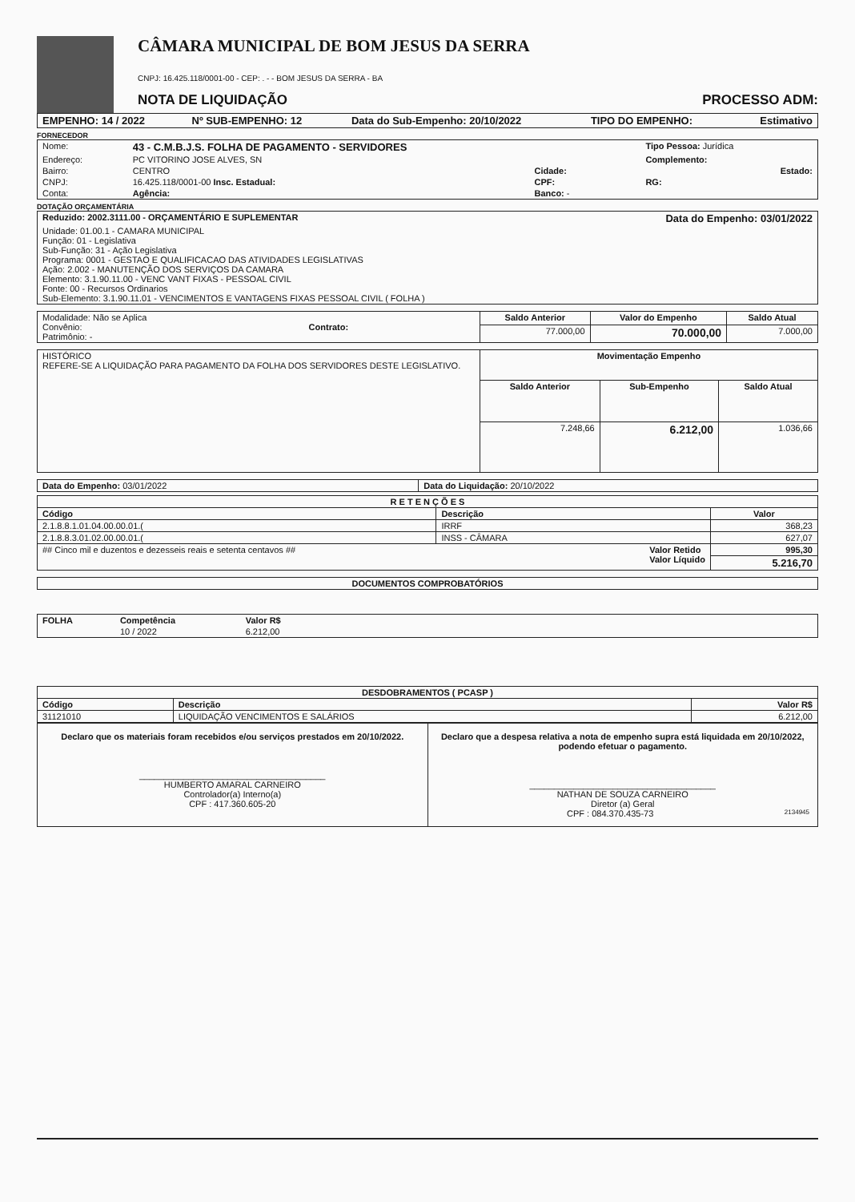CÂMARA MUNICIPAL DE BOM JESUS DA SERRA
CNPJ: 16.425.118/0001-00 - CEP: . - - BOM JESUS DA SERRA - BA
NOTA DE LIQUIDAÇÃO PROCESSO ADM:
| EMPENHO: 14 / 2022 | Nº SUB-EMPENHO: 12 | Data do Sub-Empenho: 20/10/2022 | TIPO DO EMPENHO: | Estimativo |
FORNECEDOR
| Nome: | 43 - C.M.B.J.S. FOLHA DE PAGAMENTO - SERVIDORES | | | Tipo Pessoa: Jurídica |
| Endereço: | PC VITORINO JOSE ALVES, SN | | | Complemento: |
| Bairro: | CENTRO | | Cidade: | Estado: |
| CNPJ: | 16.425.118/0001-00 Insc. Estadual: | | CPF: | RG: |
| Conta: | Agência: | | Banco: - | |
DOTAÇÃO ORÇAMENTÁRIA
| Reduzido: 2002.3111.00 - ORÇAMENTÁRIO E SUPLEMENTAR | Data do Empenho: 03/01/2022 |
| Unidade: 01.00.1 - CAMARA MUNICIPAL Função: 01 - Legislativa Sub-Função: 31 - Ação Legislativa Programa: 0001 - GESTAO E QUALIFICACAO DAS ATIVIDADES LEGISLATIVAS Ação: 2.002 - MANUTENÇÃO DOS SERVIÇOS DA CAMARA Elemento: 3.1.90.11.00 - VENC VANT FIXAS - PESSOAL CIVIL Fonte: 00 - Recursos Ordinarios Sub-Elemento: 3.1.90.11.01 - VENCIMENTOS E VANTAGENS FIXAS PESSOAL CIVIL ( FOLHA ) | |
| Modalidade: Não se Aplica Convênio: Contrato: Patrimônio: - | Saldo Anterior | Valor do Empenho | Saldo Atual |
| | 77.000,00 | 70.000,00 | 7.000,00 |
| HISTÓRICO REFERE-SE A LIQUIDAÇÃO PARA PAGAMENTO DA FOLHA DOS SERVIDORES DESTE LEGISLATIVO. | Movimentação Empenho | | |
| | Saldo Anterior | Sub-Empenho | Saldo Atual |
| | 7.248,66 | 6.212,00 | 1.036,66 |
| Data do Empenho: 03/01/2022 | Data do Liquidação: 20/10/2022 |
| R E T E N Ç Õ E S | | |
| --- | --- | --- |
| Código | Descrição | Valor |
| 2.1.8.8.1.01.04.00.00.01.( | IRRF | 368,23 |
| 2.1.8.8.3.01.02.00.00.01.( | INSS - CÂMARA | 627,07 |
| ## Cinco mil e duzentos e dezesseis reais e setenta centavos ## Valor Retido Valor Líquido | | 995,30 |
| | | 5.216,70 |
| DOCUMENTOS COMPROBATÓRIOS |
| --- |
| FOLHA | Competência | Valor R$ | |
| --- | --- | --- | --- |
| | 10 / 2022 | 6.212,00 | |
| DESDOBRAMENTOS ( PCASP ) | | |
| --- | --- | --- |
| Código | Descrição | Valor R$ |
| 31121010 | LIQUIDAÇÃO VENCIMENTOS E SALÁRIOS | 6.212,00 |
| Declaro que os materiais foram recebidos e/ou serviços prestados em 20/10/2022. ______________________________________ HUMBERTO AMARAL CARNEIRO Controlador(a) Interno(a) CPF : 417.360.605-20 | Declaro que a despesa relativa a nota de empenho supra está liquidada em 20/10/2022, podendo efetuar o pagamento. ______________________________________ NATHAN DE SOUZA CARNEIRO Diretor (a) Geral CPF : 084.370.435-73 2134945 |